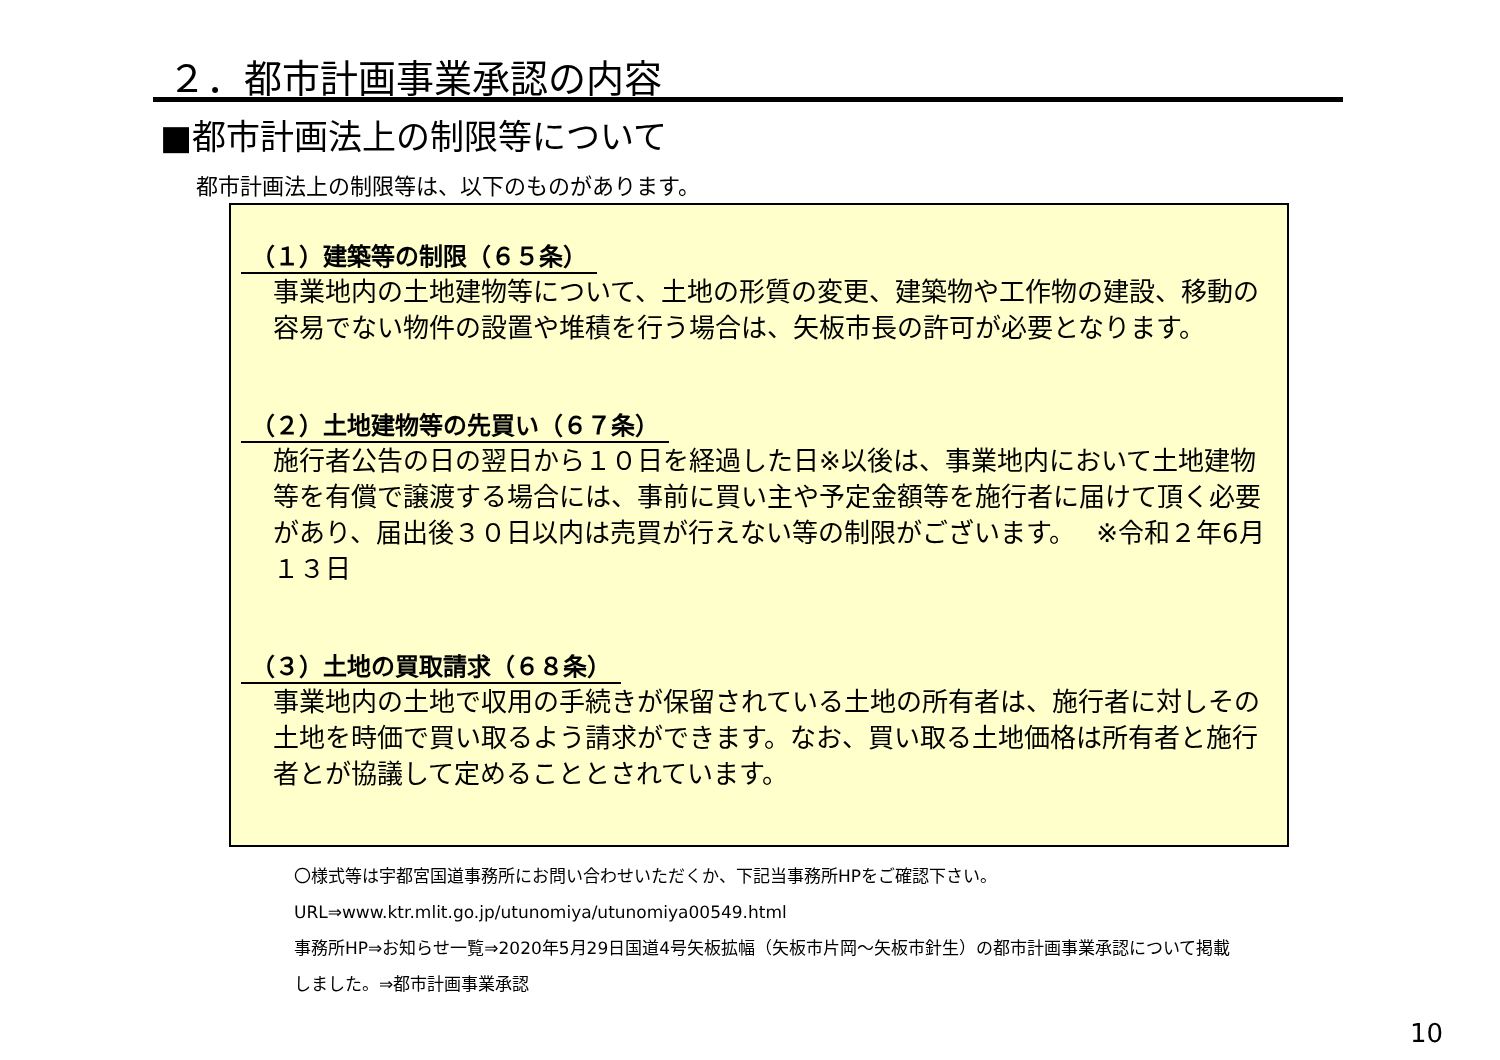２．都市計画事業承認の内容
■都市計画法上の制限等について
都市計画法上の制限等は、以下のものがあります。
（１）建築等の制限（６５条）
事業地内の土地建物等について、土地の形質の変更、建築物や工作物の建設、移動の容易でない物件の設置や堆積を行う場合は、矢板市長の許可が必要となります。
（２）土地建物等の先買い（６７条）
施行者公告の日の翌日から１０日を経過した日※以後は、事業地内において土地建物等を有償で譲渡する場合には、事前に買い主や予定金額等を施行者に届けて頂く必要があり、届出後３０日以内は売買が行えない等の制限がございます。　 ※令和２年6月１３日
（３）土地の買取請求（６８条）
事業地内の土地で収用の手続きが保留されている土地の所有者は、施行者に対しその土地を時価で買い取るよう請求ができます。なお、買い取る土地価格は所有者と施行者とが協議して定めることとされています。
〇様式等は宇都宮国道事務所にお問い合わせいただくか、下記当事務所HPをご確認下さい。
URL⇒www.ktr.mlit.go.jp/utunomiya/utunomiya00549.html
事務所HP⇒お知らせ一覧⇒2020年5月29日国道4号矢板拡幅（矢板市片岡～矢板市針生）の都市計画事業承認について掲載
しました。⇒都市計画事業承認
10